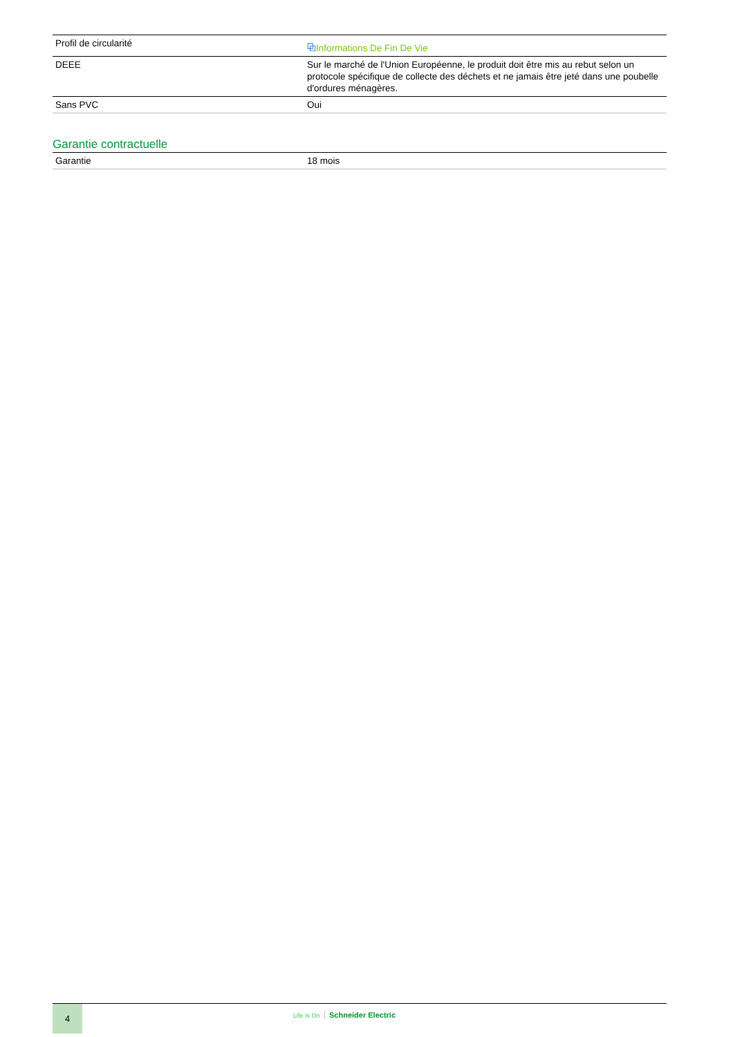| Profil de circularité | ⧉ Informations De Fin De Vie |
| DEEE | Sur le marché de l'Union Européenne, le produit doit être mis au rebut selon un protocole spécifique de collecte des déchets et ne jamais être jeté dans une poubelle d'ordures ménagères. |
| Sans PVC | Oui |
Garantie contractuelle
| Garantie | 18 mois |
4
Life Is On Schneider Electric